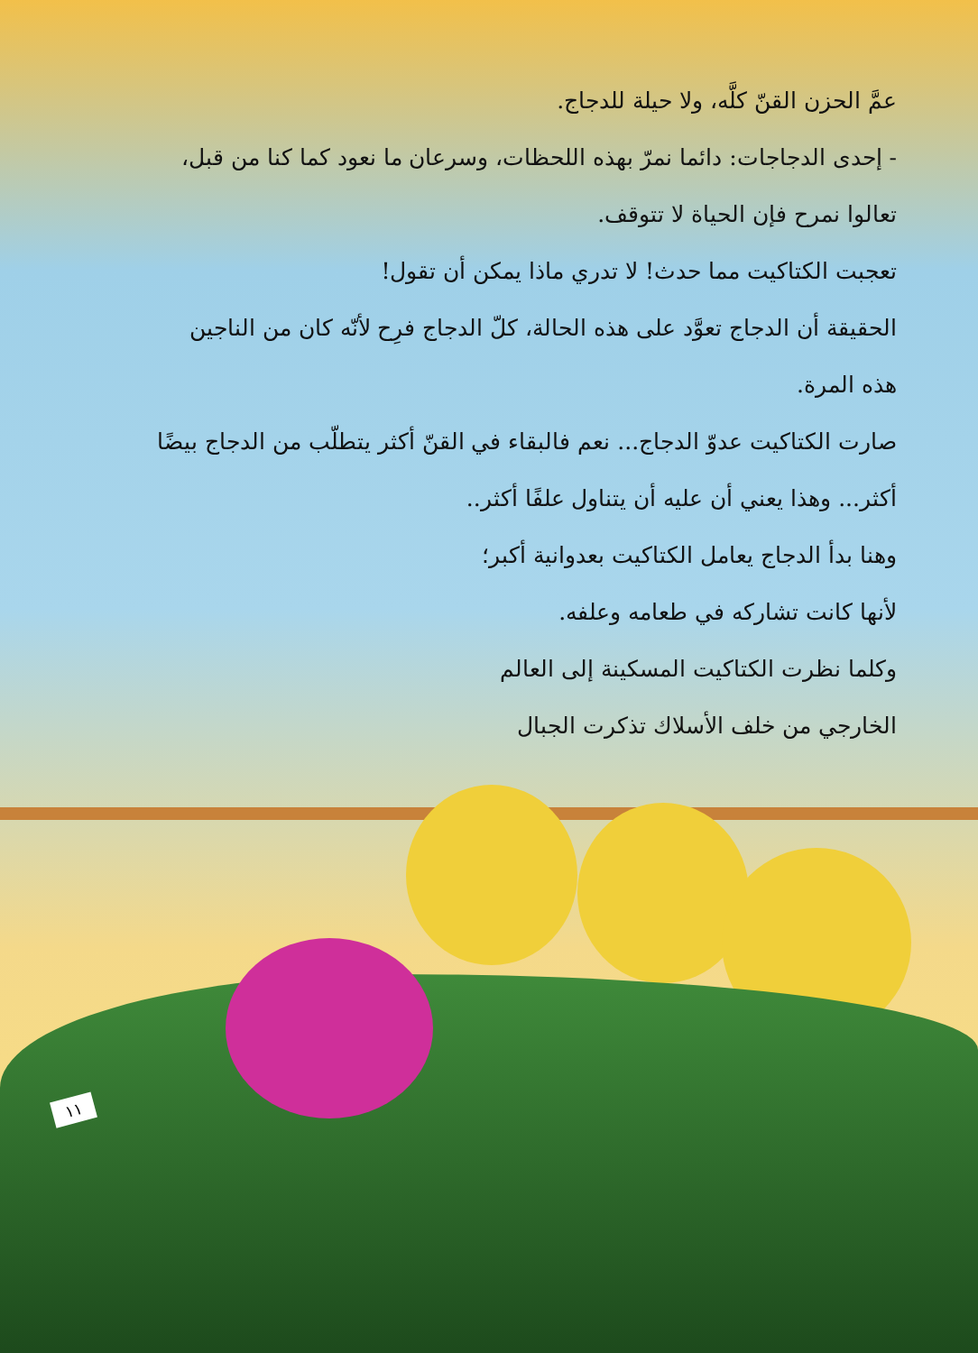عمَّ الحزن القنّ كلَّه، ولا حيلة للدجاج.
- إحدى الدجاجات: دائما نمرّ بهذه اللحظات، وسرعان ما نعود كما كنا من قبل،
تعالوا نمرح فإن الحياة لا تتوقف.
تعجبت الكتاكيت مما حدث! لا تدري ماذا يمكن أن تقول!
الحقيقة أن الدجاج تعوَّد على هذه الحالة، كلّ الدجاج فرِح لأنّه كان من الناجين
هذه المرة.
صارت الكتاكيت عدوّ الدجاج... نعم فالبقاء في القنّ أكثر يتطلّب من الدجاج بيضًا
أكثر... وهذا يعني أن عليه أن يتناول علفًا أكثر..
وهنا بدأ الدجاج يعامل الكتاكيت بعدوانية أكبر؛
لأنها كانت تشاركه في طعامه وعلفه.
وكلما نظرت الكتاكيت المسكينة إلى العالم
الخارجي من خلف الأسلاك تذكرت الجبال
١١